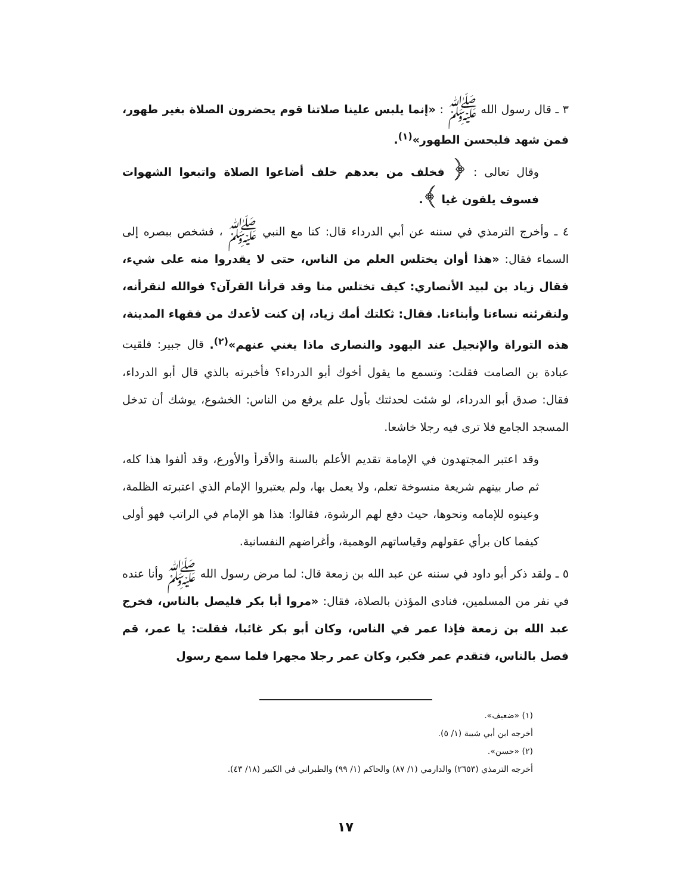٣ ـ قال رسول الله ﷺ : «إنما يلبس علينا صلاتنا قوم يحضرون الصلاة بغير طهور، فمن شهد فليحسن الطهور»<sup>(١)</sup>.
وقال تعالى : ﴿ فخلف من بعدهم خلف أضاعوا الصلاة واتبعوا الشهوات فسوف يلقون غيا ﴾.
٤ ـ وأخرج الترمذي في سننه عن أبي الدرداء قال: كنا مع النبي ﷺ ، فشخص ببصره إلى السماء فقال: «هذا أوان يختلس العلم من الناس، حتى لا يقدروا منه على شيء، فقال زياد بن لبيد الأنصاري: كيف تختلس منا وقد قرأنا القرآن؟ فوالله لنقرأنه، ولنقرئنه نساءنا وأبناءنا. فقال: ثكلتك أمك زياد، إن كنت لأعدك من فقهاء المدينة، هذه التوراة والإنجيل عند اليهود والنصارى ماذا يغني عنهم»<sup>(٢)</sup>. قال جبير: فلقيت عبادة بن الصامت فقلت: وتسمع ما يقول أخوك أبو الدرداء؟ فأخبرته بالذي قال أبو الدرداء، فقال: صدق أبو الدرداء، لو شئت لحدثتك بأول علم يرفع من الناس: الخشوع، يوشك أن تدخل المسجد الجامع فلا ترى فيه رجلا خاشعا.
وقد اعتبر المجتهدون في الإمامة تقديم الأعلم بالسنة والأقرأ والأورع، وقد ألفوا هذا كله، ثم صار بينهم شريعة منسوخة تعلم، ولا يعمل بها، ولم يعتبروا الإمام الذي اعتبرته الظلمة، وعينوه للإمامه ونحوها، حيث دفع لهم الرشوة، فقالوا: هذا هو الإمام في الراتب فهو أولى كيفما كان برأي عقولهم وقياساتهم الوهمية، وأغراضهم النفسانية.
٥ ـ ولقد ذكر أبو داود في سننه عن عبد الله بن زمعة قال: لما مرض رسول الله ﷺ وأنا عنده في نفر من المسلمين، فنادى المؤذن بالصلاة، فقال: «مروا أبا بكر فليصل بالناس، فخرج عبد الله بن زمعة فإذا عمر في الناس، وكان أبو بكر غائبا، فقلت: يا عمر، قم فصل بالناس، فتقدم عمر فكبر، وكان عمر رجلا مجهرا فلما سمع رسول
(١) «ضعيف».
أخرجه ابن أبي شيبة (١/ ٥).
(٢) «حسن».
أخرجه الترمذي (٢٦٥٣) والدارمي (١/ ٨٧) والحاكم (١/ ٩٩) والطبراني في الكبير (١٨/ ٤٣).
١٧